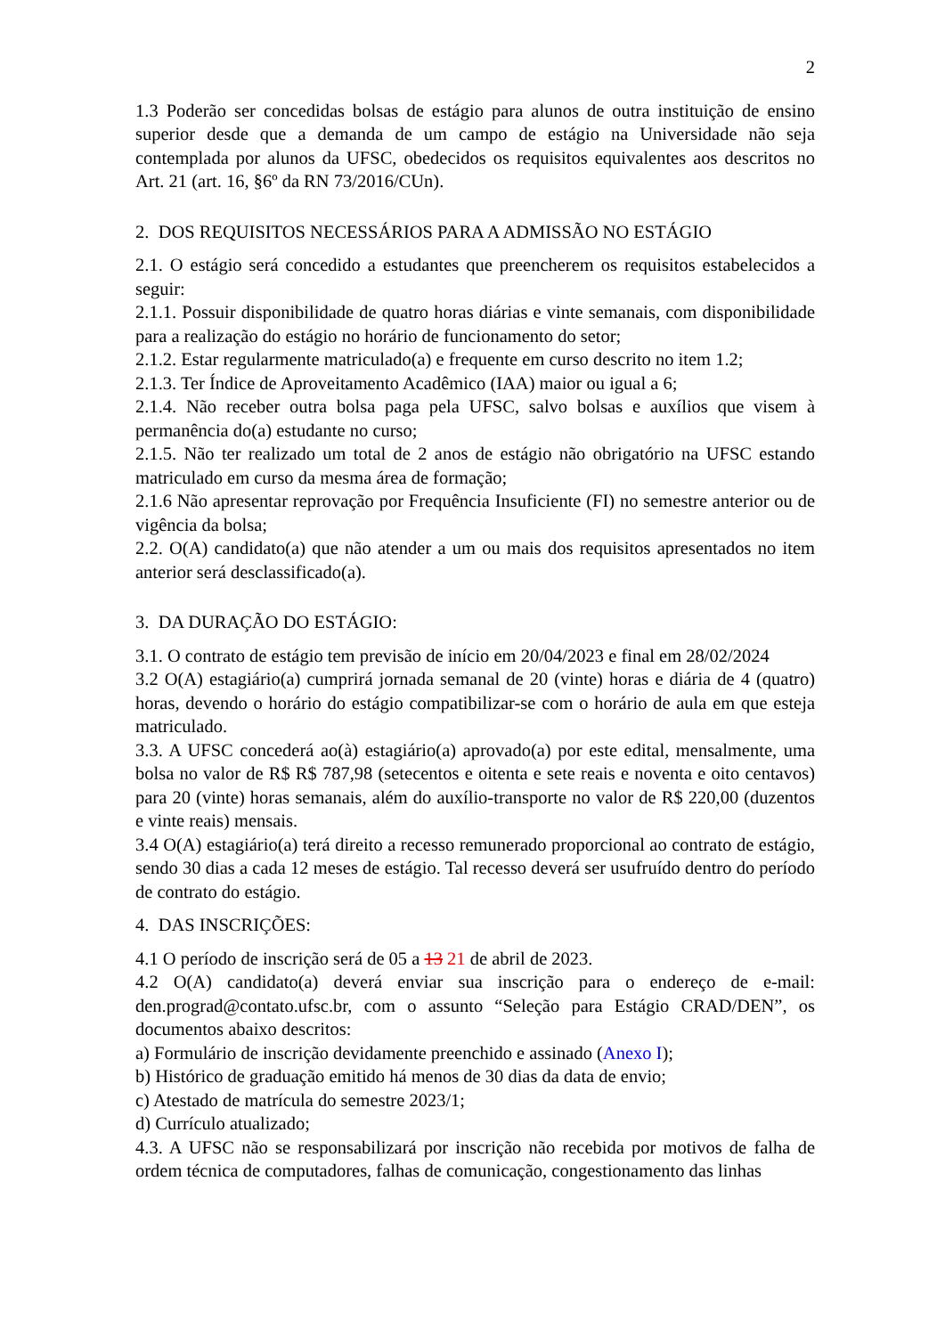2
1.3 Poderão ser concedidas bolsas de estágio para alunos de outra instituição de ensino superior desde que a demanda de um campo de estágio na Universidade não seja contemplada por alunos da UFSC, obedecidos os requisitos equivalentes aos descritos no Art. 21 (art. 16, §6º da RN 73/2016/CUn).
2. DOS REQUISITOS NECESSÁRIOS PARA A ADMISSÃO NO ESTÁGIO
2.1. O estágio será concedido a estudantes que preencherem os requisitos estabelecidos a seguir:
2.1.1. Possuir disponibilidade de quatro horas diárias e vinte semanais, com disponibilidade para a realização do estágio no horário de funcionamento do setor;
2.1.2. Estar regularmente matriculado(a) e frequente em curso descrito no item 1.2;
2.1.3. Ter Índice de Aproveitamento Acadêmico (IAA) maior ou igual a 6;
2.1.4. Não receber outra bolsa paga pela UFSC, salvo bolsas e auxílios que visem à permanência do(a) estudante no curso;
2.1.5. Não ter realizado um total de 2 anos de estágio não obrigatório na UFSC estando matriculado em curso da mesma área de formação;
2.1.6 Não apresentar reprovação por Frequência Insuficiente (FI) no semestre anterior ou de vigência da bolsa;
2.2. O(A) candidato(a) que não atender a um ou mais dos requisitos apresentados no item anterior será desclassificado(a).
3. DA DURAÇÃO DO ESTÁGIO:
3.1. O contrato de estágio tem previsão de início em 20/04/2023 e final em 28/02/2024
3.2 O(A) estagiário(a) cumprirá jornada semanal de 20 (vinte) horas e diária de 4 (quatro) horas, devendo o horário do estágio compatibilizar-se com o horário de aula em que esteja matriculado.
3.3. A UFSC concederá ao(à) estagiário(a) aprovado(a) por este edital, mensalmente, uma bolsa no valor de R$ R$ 787,98 (setecentos e oitenta e sete reais e noventa e oito centavos) para 20 (vinte) horas semanais, além do auxílio-transporte no valor de R$ 220,00 (duzentos e vinte reais) mensais.
3.4 O(A) estagiário(a) terá direito a recesso remunerado proporcional ao contrato de estágio, sendo 30 dias a cada 12 meses de estágio. Tal recesso deverá ser usufruído dentro do período de contrato do estágio.
4. DAS INSCRIÇÕES:
4.1 O período de inscrição será de 05 a 13 21 de abril de 2023.
4.2 O(A) candidato(a) deverá enviar sua inscrição para o endereço de e-mail: den.prograd@contato.ufsc.br, com o assunto “Seleção para Estágio CRAD/DEN”, os documentos abaixo descritos:
a) Formulário de inscrição devidamente preenchido e assinado (Anexo I);
b) Histórico de graduação emitido há menos de 30 dias da data de envio;
c) Atestado de matrícula do semestre 2023/1;
d) Currículo atualizado;
4.3. A UFSC não se responsabilizará por inscrição não recebida por motivos de falha de ordem técnica de computadores, falhas de comunicação, congestionamento das linhas